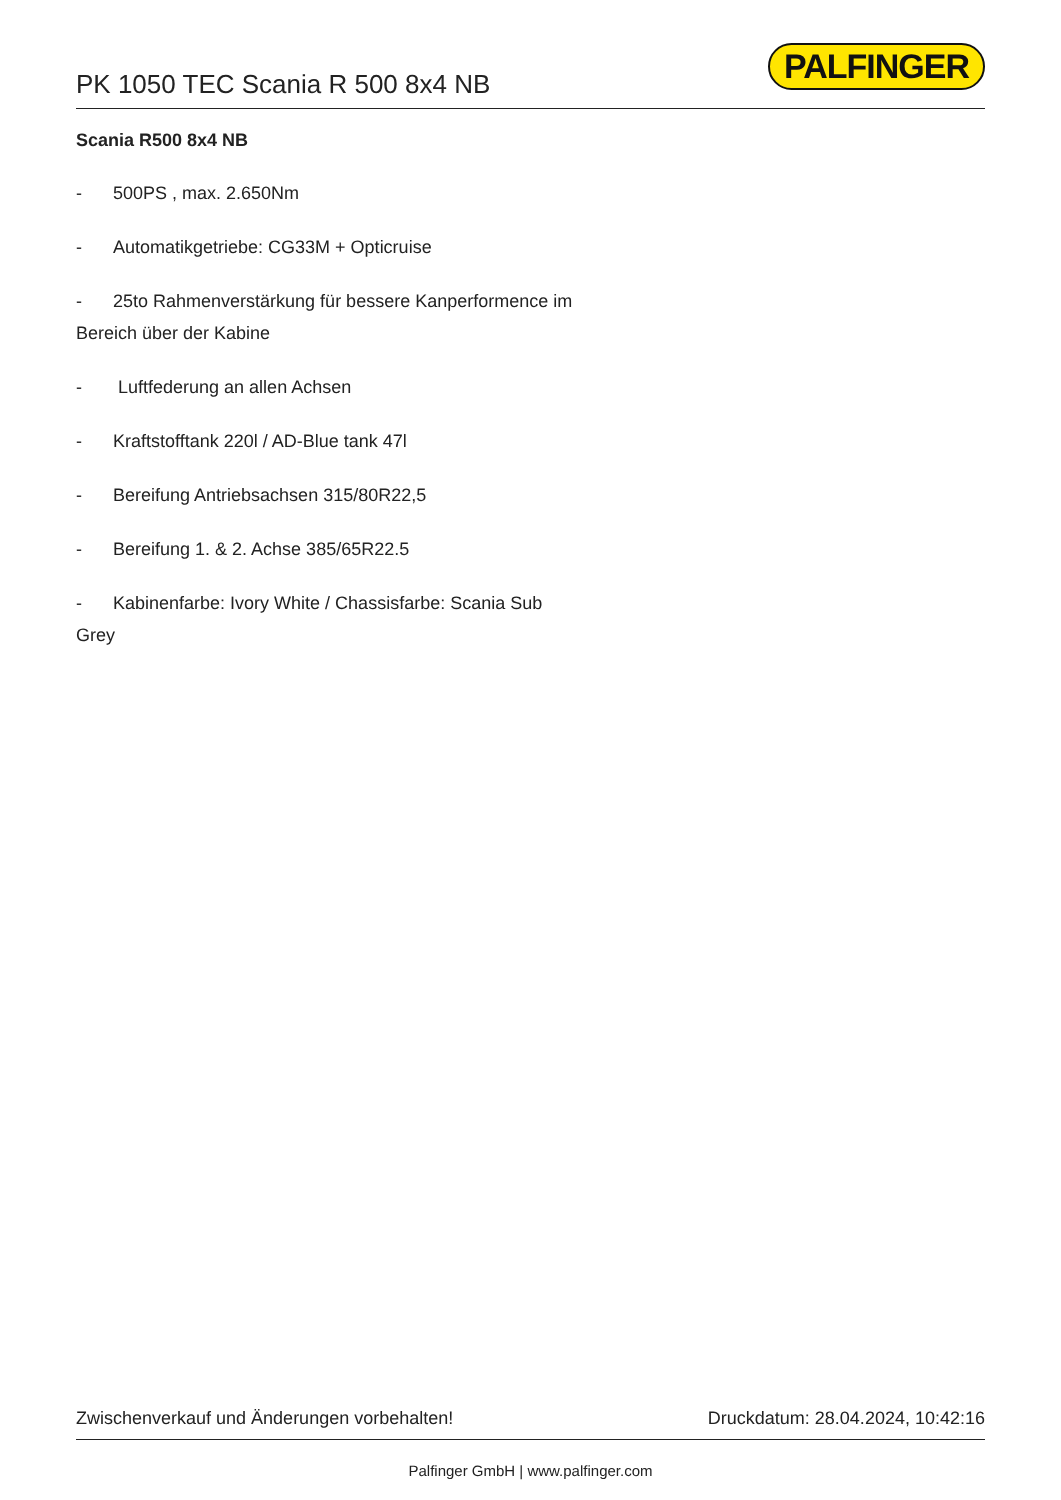PK 1050 TEC Scania R 500 8x4 NB
PALFINGER
Scania R500 8x4 NB
- 500PS , max. 2.650Nm
- Automatikgetriebe: CG33M + Opticruise
- 25to Rahmenverstärkung für bessere Kanperformence im Bereich über der Kabine
- Luftfederung an allen Achsen
- Kraftstofftank 220l / AD-Blue tank 47l
- Bereifung Antriebsachsen 315/80R22,5
- Bereifung 1. & 2. Achse 385/65R22.5
- Kabinenfarbe: Ivory White / Chassisfarbe: Scania Sub Grey
Zwischenverkauf und Änderungen vorbehalten! Druckdatum: 28.04.2024, 10:42:16
Palfinger GmbH | www.palfinger.com